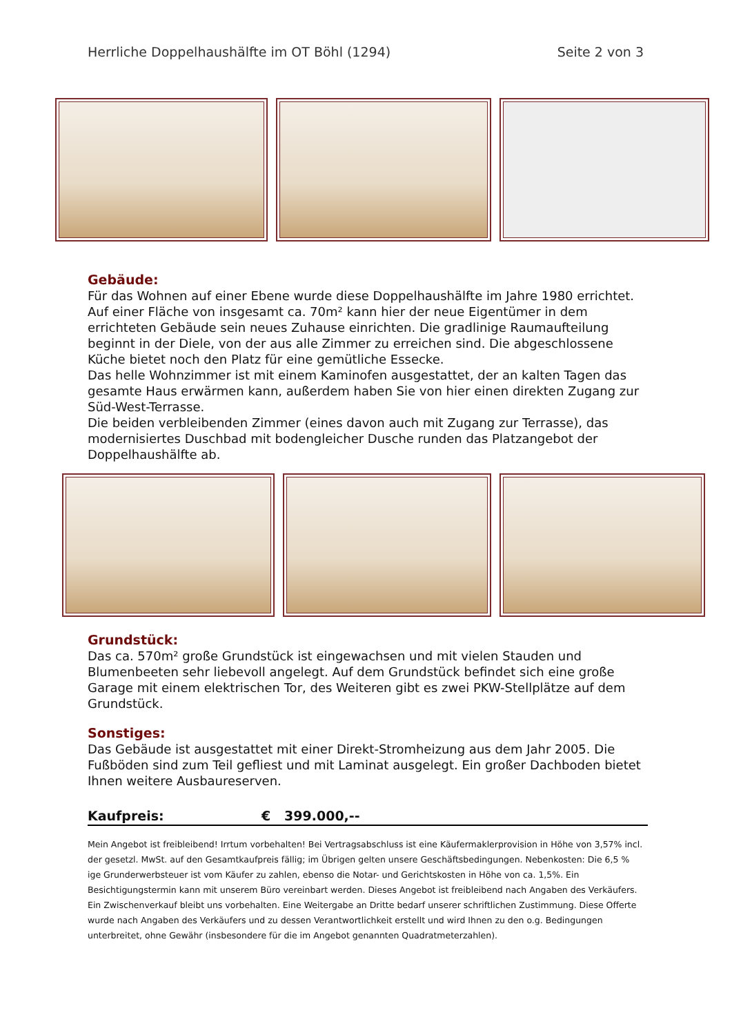Herrliche Doppelhaushälfte im OT Böhl (1294) Seite 2 von 3
Gebäude:
Für das Wohnen auf einer Ebene wurde diese Doppelhaushälfte im Jahre 1980 errichtet. Auf einer Fläche von insgesamt ca. 70m² kann hier der neue Eigentümer in dem errichteten Gebäude sein neues Zuhause einrichten. Die gradlinige Raumaufteilung beginnt in der Diele, von der aus alle Zimmer zu erreichen sind. Die abgeschlossene Küche bietet noch den Platz für eine gemütliche Essecke.
Das helle Wohnzimmer ist mit einem Kaminofen ausgestattet, der an kalten Tagen das gesamte Haus erwärmen kann, außerdem haben Sie von hier einen direkten Zugang zur Süd-West-Terrasse.
Die beiden verbleibenden Zimmer (eines davon auch mit Zugang zur Terrasse), das modernisiertes Duschbad mit bodengleicher Dusche runden das Platzangebot der Doppelhaushälfte ab.
Grundstück:
Das ca. 570m² große Grundstück ist eingewachsen und mit vielen Stauden und Blumenbeeten sehr liebevoll angelegt. Auf dem Grundstück befindet sich eine große Garage mit einem elektrischen Tor, des Weiteren gibt es zwei PKW-Stellplätze auf dem Grundstück.
Sonstiges:
Das Gebäude ist ausgestattet mit einer Direkt-Stromheizung aus dem Jahr 2005. Die Fußböden sind zum Teil gefliest und mit Laminat ausgelegt. Ein großer Dachboden bietet Ihnen weitere Ausbaureserven.
Kaufpreis: € 399.000,--
Mein Angebot ist freibleibend! Irrtum vorbehalten! Bei Vertragsabschluss ist eine Käufermaklerprovision in Höhe von 3,57% incl. der gesetzl. MwSt. auf den Gesamtkaufpreis fällig; im Übrigen gelten unsere Geschäftsbedingungen. Nebenkosten: Die 6,5 % ige Grunderwerbsteuer ist vom Käufer zu zahlen, ebenso die Notar- und Gerichtskosten in Höhe von ca. 1,5%. Ein Besichtigungstermin kann mit unserem Büro vereinbart werden. Dieses Angebot ist freibleibend nach Angaben des Verkäufers. Ein Zwischenverkauf bleibt uns vorbehalten. Eine Weitergabe an Dritte bedarf unserer schriftlichen Zustimmung. Diese Offerte wurde nach Angaben des Verkäufers und zu dessen Verantwortlichkeit erstellt und wird Ihnen zu den o.g. Bedingungen unterbreitet, ohne Gewähr (insbesondere für die im Angebot genannten Quadratmeterzahlen).